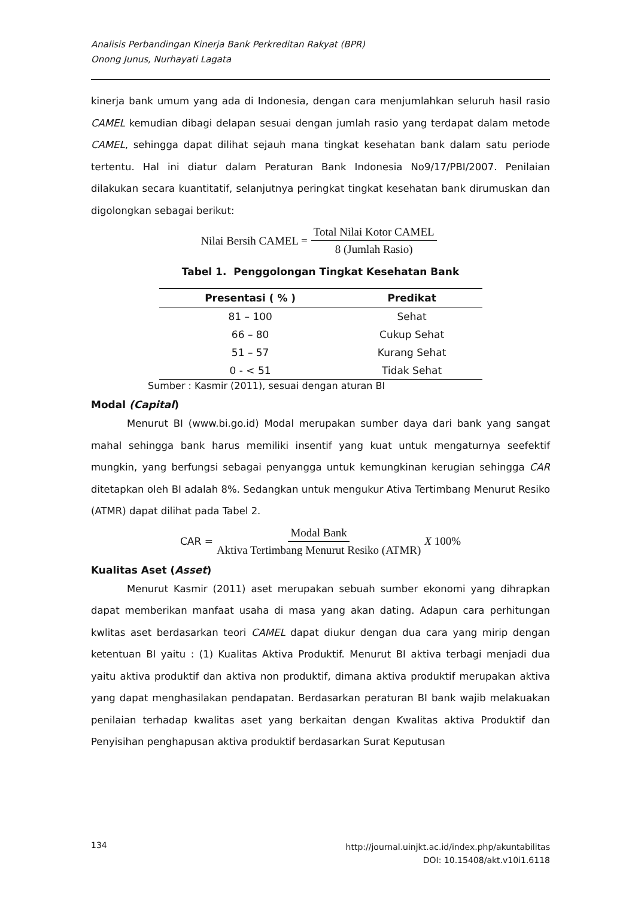Analisis Perbandingan Kinerja Bank Perkreditan Rakyat (BPR)
Onong Junus, Nurhayati Lagata
kinerja bank umum yang ada di Indonesia, dengan cara menjumlahkan seluruh hasil rasio CAMEL kemudian dibagi delapan sesuai dengan jumlah rasio yang terdapat dalam metode CAMEL, sehingga dapat dilihat sejauh mana tingkat kesehatan bank dalam satu periode tertentu. Hal ini diatur dalam Peraturan Bank Indonesia No9/17/PBI/2007. Penilaian dilakukan secara kuantitatif, selanjutnya peringkat tingkat kesehatan bank dirumuskan dan digolongkan sebagai berikut:
Nilai Bersih CAMEL = Total Nilai Kotor CAMEL 8 (Jumlah Rasio)
Tabel 1. Penggolongan Tingkat Kesehatan Bank
| Presentasi ( % ) | Predikat |
| --- | --- |
| 81 – 100 | Sehat |
| 66 – 80 | Cukup Sehat |
| 51 – 57 | Kurang Sehat |
| 0 - < 51 | Tidak Sehat |
Sumber : Kasmir (2011), sesuai dengan aturan BI
Modal (Capital)
Menurut BI (www.bi.go.id) Modal merupakan sumber daya dari bank yang sangat mahal sehingga bank harus memiliki insentif yang kuat untuk mengaturnya seefektif mungkin, yang berfungsi sebagai penyangga untuk kemungkinan kerugian sehingga CAR ditetapkan oleh BI adalah 8%. Sedangkan untuk mengukur Ativa Tertimbang Menurut Resiko (ATMR) dapat dilihat pada Tabel 2.
CAR = Modal Bank Aktiva Tertimbang Menurut Resiko (ATMR) X 100%
Kualitas Aset (Asset)
Menurut Kasmir (2011) aset merupakan sebuah sumber ekonomi yang dihrapkan dapat memberikan manfaat usaha di masa yang akan dating. Adapun cara perhitungan kwlitas aset berdasarkan teori CAMEL dapat diukur dengan dua cara yang mirip dengan ketentuan BI yaitu : (1) Kualitas Aktiva Produktif. Menurut BI aktiva terbagi menjadi dua yaitu aktiva produktif dan aktiva non produktif, dimana aktiva produktif merupakan aktiva yang dapat menghasilakan pendapatan. Berdasarkan peraturan BI bank wajib melakuakan penilaian terhadap kwalitas aset yang berkaitan dengan Kwalitas aktiva Produktif dan Penyisihan penghapusan aktiva produktif berdasarkan Surat Keputusan
134
http://journal.uinjkt.ac.id/index.php/akuntabilitas
DOI: 10.15408/akt.v10i1.6118